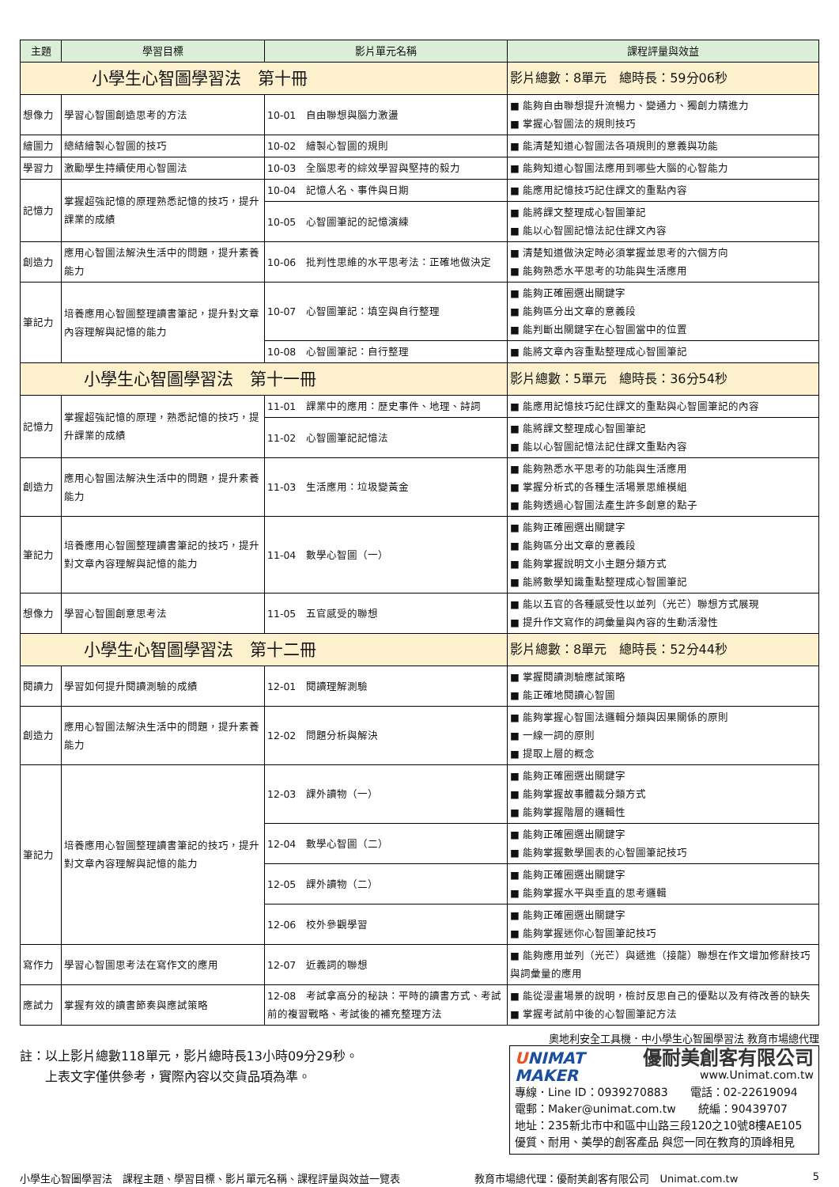| 主題 | 學習目標 | 影片單元名稱 | 課程評量與效益 |
| --- | --- | --- | --- |
| 小學生心智圖學習法 第十冊 | | | 影片總數：8單元 總時長：59分06秒 |
| 想像力 | 學習心智圖創造思考的方法 | 10-01 自由聯想與腦力激盪 | ■ 能夠自由聯想提升流暢力、變通力、獨創力精進力 ■ 掌握心智圖法的規則技巧 |
| 繪圖力 | 總結繪製心智圖的技巧 | 10-02 繪製心智圖的規則 | ■ 能清楚知道心智圖法各項規則的意義與功能 |
| 學習力 | 激勵學生持續使用心智圖法 | 10-03 全腦思考的綜效學習與堅持的毅力 | ■ 能夠知道心智圖法應用到哪些大腦的心智能力 |
| 記憶力 | 掌握超強記憶的原理熟悉記憶的技巧，提升課業的成績 | 10-04 記憶人名、事件與日期 | ■ 能應用記憶技巧記住課文的重點內容 |
| | | 10-05 心智圖筆記的記憶演練 | ■ 能將課文整理成心智圖筆記 ■ 能以心智圖記憶法記住課文內容 |
| 創造力 | 應用心智圖法解決生活中的問題，提升素養能力 | 10-06 批判性思維的水平思考法：正確地做決定 | ■ 清楚知道做決定時必須掌握並思考的六個方向 ■ 能夠熟悉水平思考的功能與生活應用 |
| 筆記力 | 培養應用心智圖整理讀書筆記，提升對文章內容理解與記憶的能力 | 10-07 心智圖筆記：填空與自行整理 | ■ 能夠正確圈選出關鍵字 ■ 能夠區分出文章的意義段 ■ 能判斷出關鍵字在心智圖當中的位置 |
| | | 10-08 心智圖筆記：自行整理 | ■ 能將文章內容重點整理成心智圖筆記 |
| 小學生心智圖學習法 第十一冊 | | | 影片總數：5單元 總時長：36分54秒 |
| 記憶力 | 掌握超強記憶的原理，熟悉記憶的技巧，提升課業的成績 | 11-01 課業中的應用：歷史事件、地理、詩詞 | ■ 能應用記憶技巧記住課文的重點與心智圖筆記的內容 |
| | | 11-02 心智圖筆記記憶法 | ■ 能將課文整理成心智圖筆記 ■ 能以心智圖記憶法記住課文重點內容 |
| 創造力 | 應用心智圖法解決生活中的問題，提升素養能力 | 11-03 生活應用：垃圾變黃金 | ■ 能夠熟悉水平思考的功能與生活應用 ■ 掌握分析式的各種生活場景思維模組 ■ 能夠透過心智圖法產生許多創意的點子 |
| 筆記力 | 培養應用心智圖整理讀書筆記的技巧，提升對文章內容理解與記憶的能力 | 11-04 數學心智圖（一） | ■ 能夠正確圈選出關鍵字 ■ 能夠區分出文章的意義段 ■ 能夠掌握說明文小主題分類方式 ■ 能將數學知識重點整理成心智圖筆記 |
| 想像力 | 學習心智圖創意思考法 | 11-05 五官感受的聯想 | ■ 能以五官的各種感受性以並列（光芒）聯想方式展現 ■ 提升作文寫作的詞彙量與內容的生動活潑性 |
| 小學生心智圖學習法 第十二冊 | | | 影片總數：8單元 總時長：52分44秒 |
| 閱讀力 | 學習如何提升閱讀測驗的成績 | 12-01 閱讀理解測驗 | ■ 掌握閱讀測驗應試策略 ■ 能正確地閱讀心智圖 |
| 創造力 | 應用心智圖法解決生活中的問題，提升素養能力 | 12-02 問題分析與解決 | ■ 能夠掌握心智圖法邏輯分類與因果關係的原則 ■ 一線一詞的原則 ■ 提取上層的概念 |
| 筆記力 | 培養應用心智圖整理讀書筆記的技巧，提升對文章內容理解與記憶的能力 | 12-03 課外讀物（一） | ■ 能夠正確圈選出關鍵字 ■ 能夠掌握故事體裁分類方式 ■ 能夠掌握階層的邏輯性 |
| | | 12-04 數學心智圖（二） | ■ 能夠正確圈選出關鍵字 ■ 能夠掌握數學圖表的心智圖筆記技巧 |
| | | 12-05 課外讀物（二） | ■ 能夠正確圈選出關鍵字 ■ 能夠掌握水平與垂直的思考邏輯 |
| | | 12-06 校外參觀學習 | ■ 能夠正確圈選出關鍵字 ■ 能夠掌握迷你心智圖筆記技巧 |
| 寫作力 | 學習心智圖思考法在寫作文的應用 | 12-07 近義詞的聯想 | ■ 能夠應用並列（光芒）與遞進（接龍）聯想在作文增加修辭技巧與詞彙量的應用 |
| 應試力 | 掌握有效的讀書節奏與應試策略 | 12-08 考試拿高分的秘訣：平時的讀書方式、考試前的複習戰略、考試後的補充整理方法 | ■ 能從漫畫場景的說明，檢討反思自己的優點以及有待改善的缺失 ■ 掌握考試前中後的心智圖筆記方法 |
註：以上影片總數118單元，影片總時長13小時09分29秒。
　　上表文字僅供參考，實際內容以交貨品項為準。
奧地利安全工具機．中小學生心智圖學習法 教育市場總代理
UNIMAT
MAKER
優耐美創客有限公司
www.Unimat.com.tw
專線．Line ID：0939270883　　電話：02-22619094
電郵：Maker@unimat.com.tw　　統編：90439707
地址：235新北市中和區中山路三段120之10號8樓AE105
優質、耐用、美學的創客產品 與您一同在教育的頂峰相見
小學生心智圖學習法　課程主題、學習目標、影片單元名稱、課程評量與效益一覽表 教育市場總代理：優耐美創客有限公司　Unimat.com.tw 5